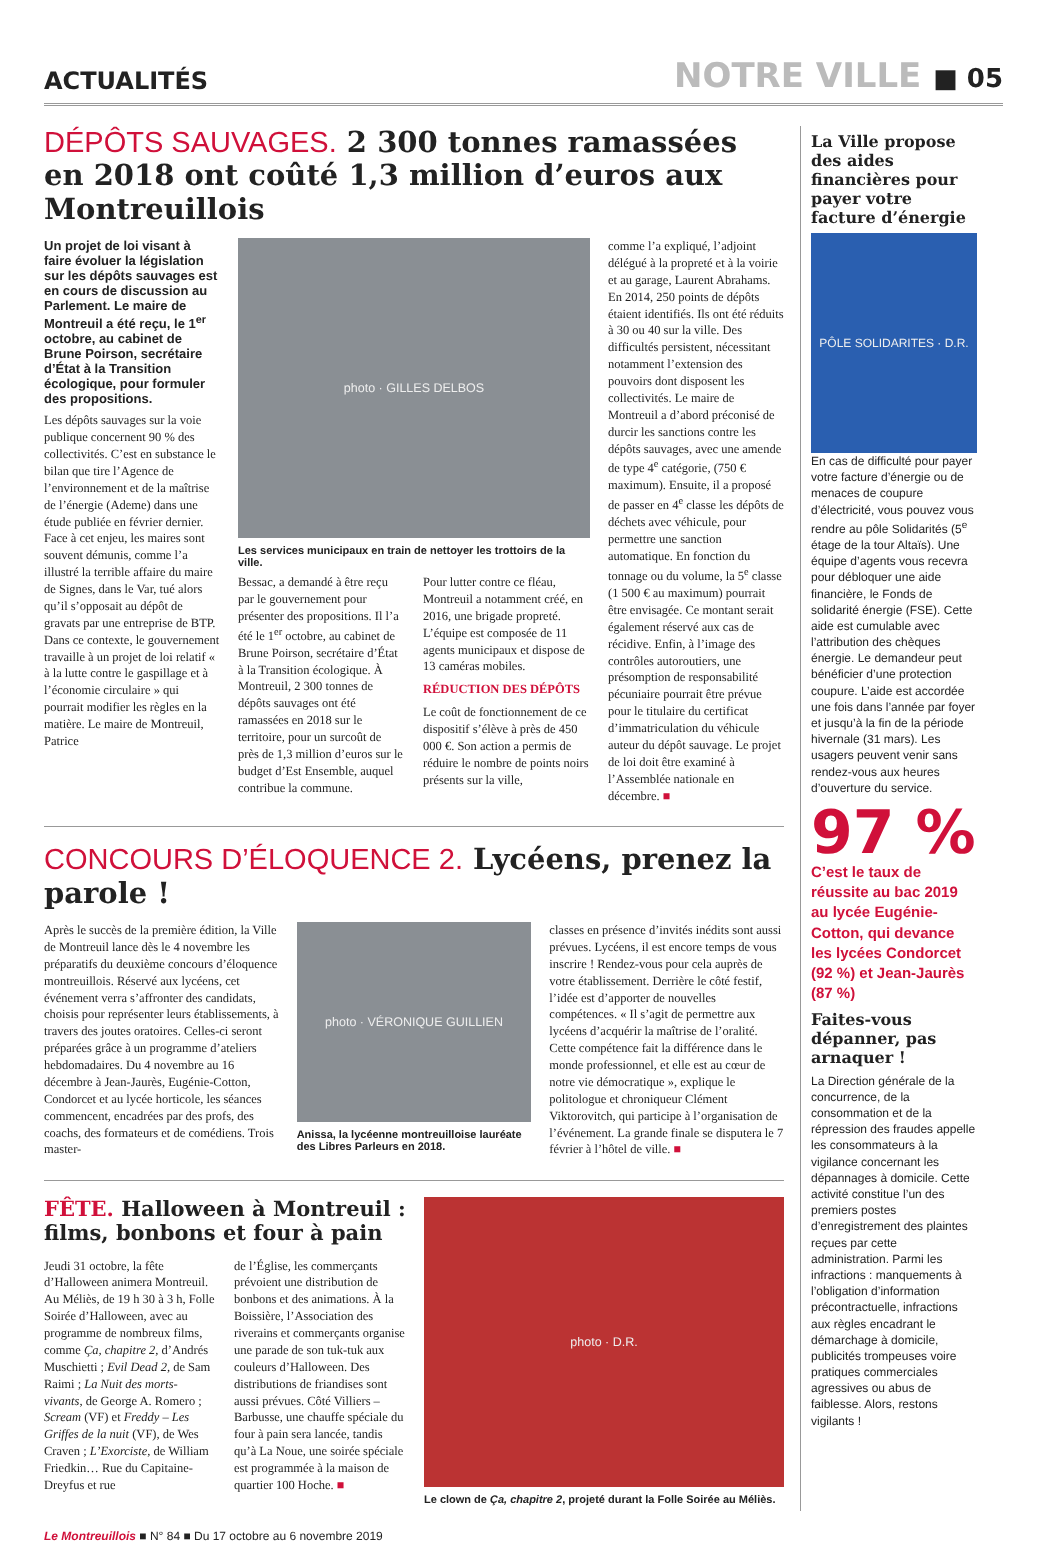ACTUALITÉS
NOTRE VILLE ■ 05
DÉPÔTS SAUVAGES. 2 300 tonnes ramassées en 2018 ont coûté 1,3 million d’euros aux Montreuillois
Un projet de loi visant à faire évoluer la législation sur les dépôts sauvages est en cours de discussion au Parlement. Le maire de Montreuil a été reçu, le 1<sup>er</sup> octobre, au cabinet de Brune Poirson, secrétaire d’État à la Transition écologique, pour formuler des propositions.
Les dépôts sauvages sur la voie publique concernent 90 % des collectivités. C’est en substance le bilan que tire l’Agence de l’environnement et de la maîtrise de l’énergie (Ademe) dans une étude publiée en février dernier. Face à cet enjeu, les maires sont souvent démunis, comme l’a illustré la terrible affaire du maire de Signes, dans le Var, tué alors qu’il s’opposait au dépôt de gravats par une entreprise de BTP. Dans ce contexte, le gouvernement travaille à un projet de loi relatif « à la lutte contre le gaspillage et à l’économie circulaire » qui pourrait modifier les règles en la matière. Le maire de Montreuil, Patrice
photo · GILLES DELBOS
Les services municipaux en train de nettoyer les trottoirs de la ville.
Bessac, a demandé à être reçu par le gouvernement pour présenter des propositions. Il l’a été le 1<sup>er</sup> octobre, au cabinet de Brune Poirson, secrétaire d’État à la Transition écologique. À Montreuil, 2 300 tonnes de dépôts sauvages ont été ramassées en 2018 sur le territoire, pour un surcoût de près de 1,3 million d’euros sur le budget d’Est Ensemble, auquel contribue la commune.
Pour lutter contre ce fléau, Montreuil a notamment créé, en 2016, une brigade propreté. L’équipe est composée de 11 agents municipaux et dispose de 13 caméras mobiles.
RÉDUCTION DES DÉPÔTS
Le coût de fonctionnement de ce dispositif s’élève à près de 450 000 €. Son action a permis de réduire le nombre de points noirs présents sur la ville,
comme l’a expliqué, l’adjoint délégué à la propreté et à la voirie et au garage, Laurent Abrahams. En 2014, 250 points de dépôts étaient identifiés. Ils ont été réduits à 30 ou 40 sur la ville. Des difficultés persistent, nécessitant notamment l’extension des pouvoirs dont disposent les collectivités. Le maire de Montreuil a d’abord préconisé de durcir les sanctions contre les dépôts sauvages, avec une amende de type 4<sup>e</sup> catégorie, (750 € maximum). Ensuite, il a proposé de passer en 4<sup>e</sup> classe les dépôts de déchets avec véhicule, pour permettre une sanction automatique. En fonction du tonnage ou du volume, la 5<sup>e</sup> classe (1 500 € au maximum) pourrait être envisagée. Ce montant serait également réservé aux cas de récidive. Enfin, à l’image des contrôles autoroutiers, une présomption de responsabilité pécuniaire pourrait être prévue pour le titulaire du certificat d’immatriculation du véhicule auteur du dépôt sauvage. Le projet de loi doit être examiné à l’Assemblée nationale en décembre. ■
CONCOURS D’ÉLOQUENCE 2. Lycéens, prenez la parole !
Après le succès de la première édition, la Ville de Montreuil lance dès le 4 novembre les préparatifs du deuxième concours d’éloquence montreuillois. Réservé aux lycéens, cet événement verra s’affronter des candidats, choisis pour représenter leurs établissements, à travers des joutes oratoires. Celles-ci seront préparées grâce à un programme d’ateliers hebdomadaires. Du 4 novembre au 16 décembre à Jean-Jaurès, Eugénie-Cotton, Condorcet et au lycée horticole, les séances commencent, encadrées par des profs, des coachs, des formateurs et de comédiens. Trois master-
photo · VÉRONIQUE GUILLIEN
Anissa, la lycéenne montreuilloise lauréate des Libres Parleurs en 2018.
classes en présence d’invités inédits sont aussi prévues. Lycéens, il est encore temps de vous inscrire ! Rendez-vous pour cela auprès de votre établissement. Derrière le côté festif, l’idée est d’apporter de nouvelles compétences. « Il s’agit de permettre aux lycéens d’acquérir la maîtrise de l’oralité. Cette compétence fait la différence dans le monde professionnel, et elle est au cœur de notre vie démocratique », explique le politologue et chroniqueur Clément Viktorovitch, qui participe à l’organisation de l’événement. La grande finale se disputera le 7 février à l’hôtel de ville. ■
FÊTE. Halloween à Montreuil : films, bonbons et four à pain
Jeudi 31 octobre, la fête d’Halloween animera Montreuil. Au Méliès, de 19 h 30 à 3 h, Folle Soirée d’Halloween, avec au programme de nombreux films, comme Ça, chapitre 2, d’Andrés Muschietti ; Evil Dead 2, de Sam Raimi ; La Nuit des morts-vivants, de George A. Romero ; Scream (VF) et Freddy – Les Griffes de la nuit (VF), de Wes Craven ; L’Exorciste, de William Friedkin… Rue du Capitaine-Dreyfus et rue
de l’Église, les commerçants prévoient une distribution de bonbons et des animations. À la Boissière, l’Association des riverains et commerçants organise une parade de son tuk-tuk aux couleurs d’Halloween. Des distributions de friandises sont aussi prévues. Côté Villiers – Barbusse, une chauffe spéciale du four à pain sera lancée, tandis qu’à La Noue, une soirée spéciale est programmée à la maison de quartier 100 Hoche. ■
photo · D.R.
Le clown de Ça, chapitre 2, projeté durant la Folle Soirée au Méliès.
La Ville propose des aides financières pour payer votre facture d’énergie
PÔLE SOLIDARITES · D.R.
En cas de difficulté pour payer votre facture d’énergie ou de menaces de coupure d’électricité, vous pouvez vous rendre au pôle Solidarités (5<sup>e</sup> étage de la tour Altaïs). Une équipe d’agents vous recevra pour débloquer une aide financière, le Fonds de solidarité énergie (FSE). Cette aide est cumulable avec l’attribution des chèques énergie. Le demandeur peut bénéficier d’une protection coupure. L’aide est accordée une fois dans l’année par foyer et jusqu’à la fin de la période hivernale (31 mars). Les usagers peuvent venir sans rendez-vous aux heures d’ouverture du service.
97 %
C’est le taux de réussite au bac 2019 au lycée Eugénie-Cotton, qui devance les lycées Condorcet (92 %) et Jean-Jaurès (87 %)
Faites-vous dépanner, pas arnaquer !
La Direction générale de la concurrence, de la consommation et de la répression des fraudes appelle les consommateurs à la vigilance concernant les dépannages à domicile. Cette activité constitue l’un des premiers postes d’enregistrement des plaintes reçues par cette administration. Parmi les infractions : manquements à l’obligation d’information précontractuelle, infractions aux règles encadrant le démarchage à domicile, publicités trompeuses voire pratiques commerciales agressives ou abus de faiblesse. Alors, restons vigilants !
Le Montreuillois ■ N° 84 ■ Du 17 octobre au 6 novembre 2019